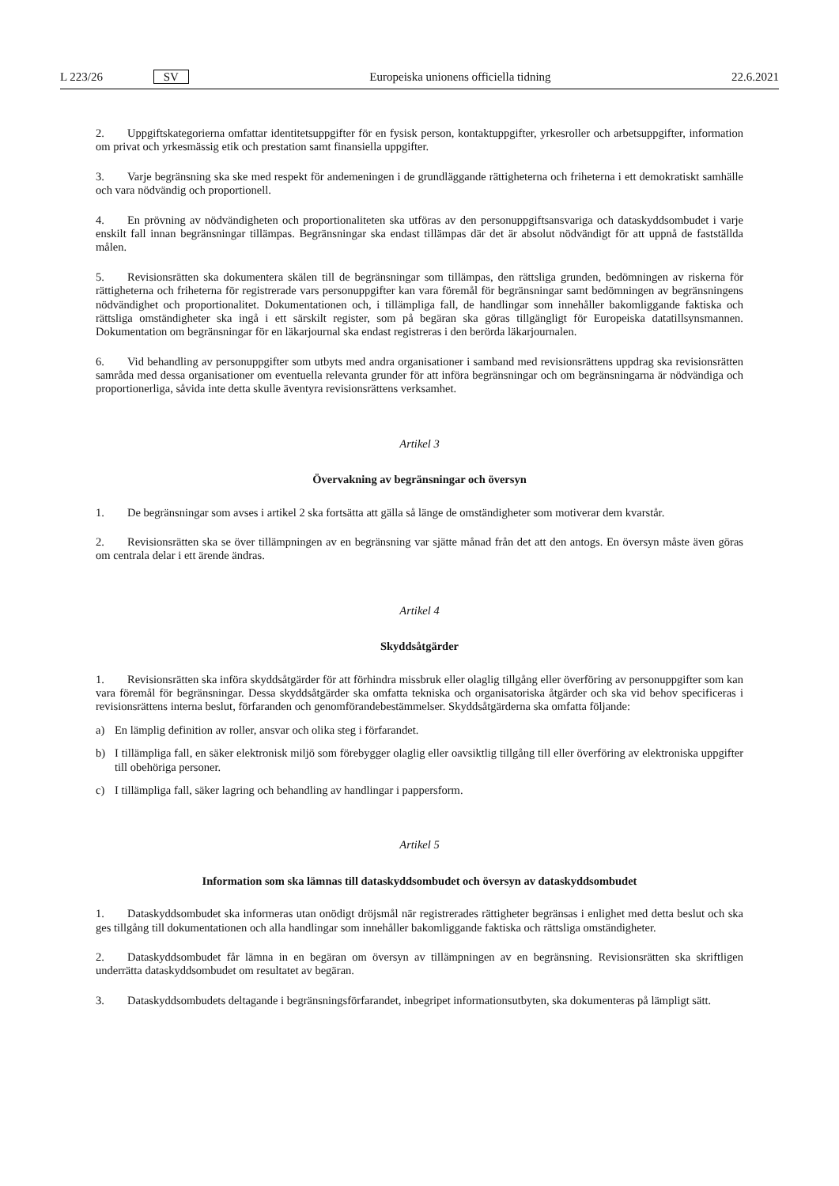L 223/26 SV Europeiska unionens officiella tidning 22.6.2021
2. Uppgiftskategorierna omfattar identitetsuppgifter för en fysisk person, kontaktuppgifter, yrkesroller och arbetsuppgifter, information om privat och yrkesmässig etik och prestation samt finansiella uppgifter.
3. Varje begränsning ska ske med respekt för andemeningen i de grundläggande rättigheterna och friheterna i ett demokratiskt samhälle och vara nödvändig och proportionell.
4. En prövning av nödvändigheten och proportionaliteten ska utföras av den personuppgiftsansvariga och dataskydd­sombudet i varje enskilt fall innan begränsningar tillämpas. Begränsningar ska endast tillämpas där det är absolut nödvändigt för att uppnå de fastställda målen.
5. Revisionsrätten ska dokumentera skälen till de begränsningar som tillämpas, den rättsliga grunden, bedömningen av riskerna för rättigheterna och friheterna för registrerade vars personuppgifter kan vara föremål för begränsningar samt bedömningen av begränsningens nödvändighet och proportionalitet. Dokumentationen och, i tillämpliga fall, de handlingar som innehåller bakomliggande faktiska och rättsliga omständigheter ska ingå i ett särskilt register, som på begäran ska göras tillgängligt för Europeiska datatillsynsmannen. Dokumentation om begränsningar för en läkarjournal ska endast registreras i den berörda läkarjournalen.
6. Vid behandling av personuppgifter som utbyts med andra organisationer i samband med revisionsrättens uppdrag ska revisionsrätten samråda med dessa organisationer om eventuella relevanta grunder för att införa begränsningar och om begränsningarna är nödvändiga och proportionerliga, såvida inte detta skulle äventyra revisionsrättens verksamhet.
Artikel 3
Övervakning av begränsningar och översyn
1. De begränsningar som avses i artikel 2 ska fortsätta att gälla så länge de omständigheter som motiverar dem kvarstår.
2. Revisionsrätten ska se över tillämpningen av en begränsning var sjätte månad från det att den antogs. En översyn måste även göras om centrala delar i ett ärende ändras.
Artikel 4
Skyddsåtgärder
1. Revisionsrätten ska införa skyddsåtgärder för att förhindra missbruk eller olaglig tillgång eller överföring av personuppgifter som kan vara föremål för begränsningar. Dessa skyddsåtgärder ska omfatta tekniska och organisatoriska åtgärder och ska vid behov specificeras i revisionsrättens interna beslut, förfaranden och genomförandebestämmelser. Skyddsåtgärderna ska omfatta följande:
a) En lämplig definition av roller, ansvar och olika steg i förfarandet.
b) I tillämpliga fall, en säker elektronisk miljö som förebygger olaglig eller oavsiktlig tillgång till eller överföring av elektroniska uppgifter till obehöriga personer.
c) I tillämpliga fall, säker lagring och behandling av handlingar i pappersform.
Artikel 5
Information som ska lämnas till dataskyddsombudet och översyn av dataskyddsombudet
1. Dataskyddsombudet ska informeras utan onödigt dröjsmål när registrerades rättigheter begränsas i enlighet med detta beslut och ska ges tillgång till dokumentationen och alla handlingar som innehåller bakomliggande faktiska och rättsliga omständigheter.
2. Dataskyddsombudet får lämna in en begäran om översyn av tillämpningen av en begränsning. Revisionsrätten ska skriftligen underrätta dataskyddsombudet om resultatet av begäran.
3. Dataskyddsombudets deltagande i begränsningsförfarandet, inbegripet informationsutbyten, ska dokumenteras på lämpligt sätt.